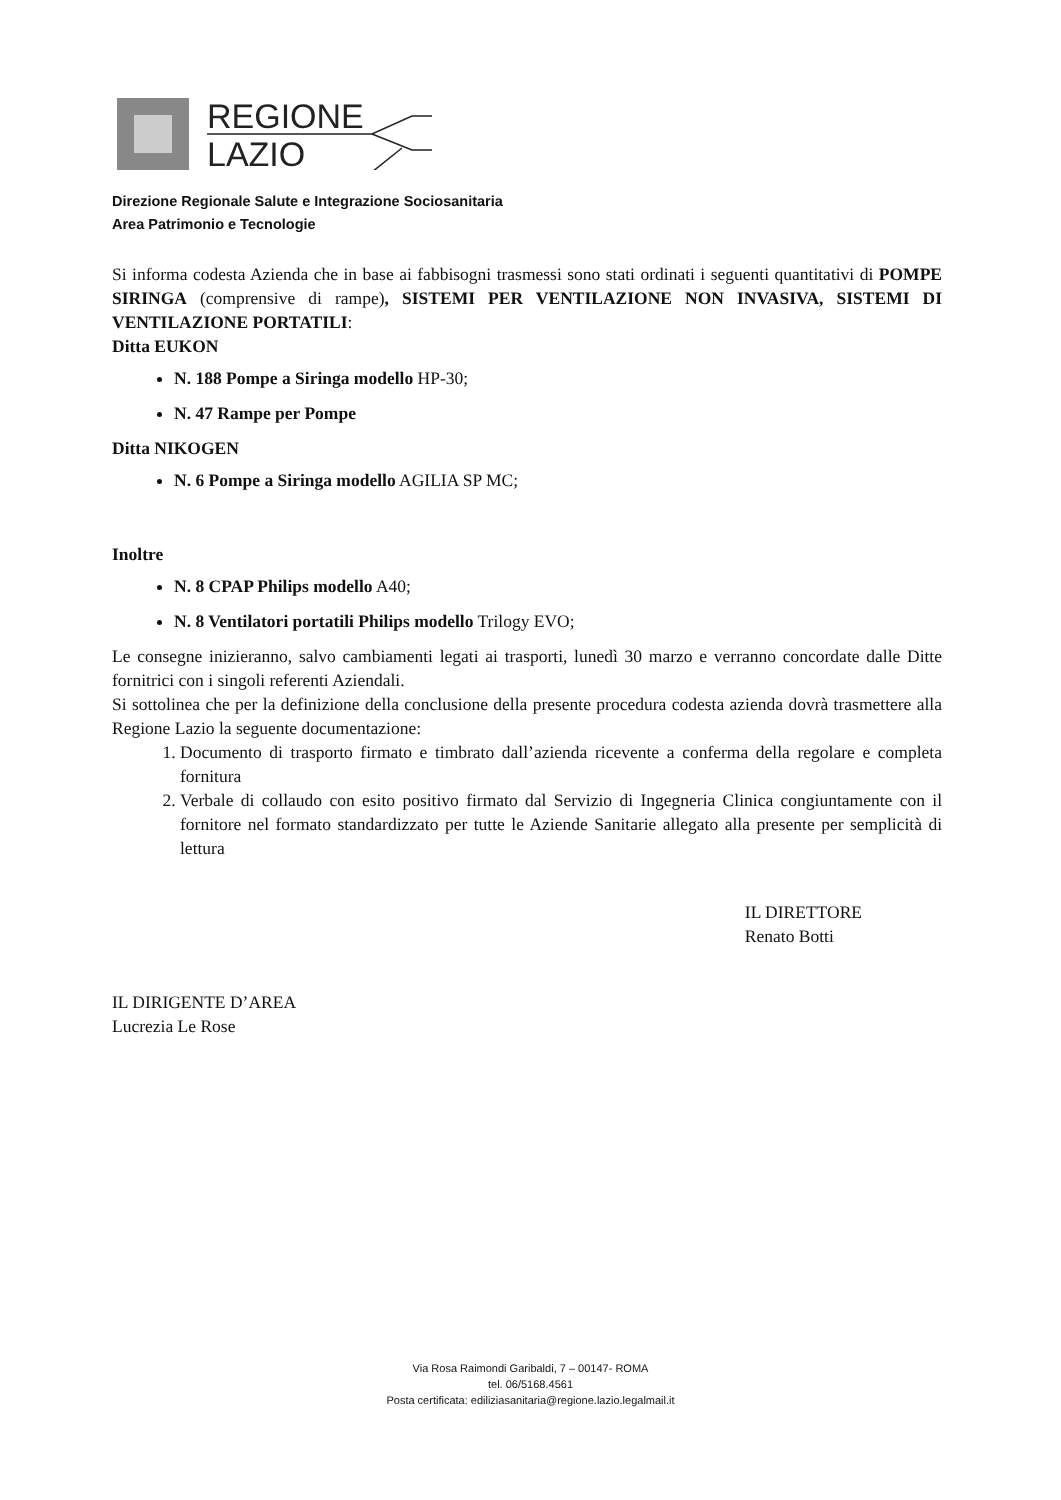REGIONE
LAZIO
Direzione Regionale Salute e Integrazione Sociosanitaria
Area Patrimonio e Tecnologie
Si informa codesta Azienda che in base ai fabbisogni trasmessi sono stati ordinati i seguenti quantitativi di POMPE SIRINGA (comprensive di rampe), SISTEMI PER VENTILAZIONE NON INVASIVA, SISTEMI DI VENTILAZIONE PORTATILI:
Ditta EUKON
N. 188 Pompe a Siringa modello HP-30;
N. 47 Rampe per Pompe
Ditta NIKOGEN
N. 6 Pompe a Siringa modello AGILIA SP MC;
Inoltre
N. 8 CPAP Philips modello A40;
N. 8 Ventilatori portatili Philips modello Trilogy EVO;
Le consegne inizieranno, salvo cambiamenti legati ai trasporti, lunedì 30 marzo e verranno concordate dalle Ditte fornitrici con i singoli referenti Aziendali.
Si sottolinea che per la definizione della conclusione della presente procedura codesta azienda dovrà trasmettere alla Regione Lazio la seguente documentazione:
1. Documento di trasporto firmato e timbrato dall’azienda ricevente a conferma della regolare e completa fornitura
2. Verbale di collaudo con esito positivo firmato dal Servizio di Ingegneria Clinica congiuntamente con il fornitore nel formato standardizzato per tutte le Aziende Sanitarie allegato alla presente per semplicità di lettura
IL DIRIGENTE D’AREA
Lucrezia Le Rose
IL DIRETTORE
Renato Botti
Via Rosa Raimondi Garibaldi, 7 – 00147- ROMA
tel. 06/5168.4561
Posta certificata: ediliziasanitaria@regione.lazio.legalmail.it